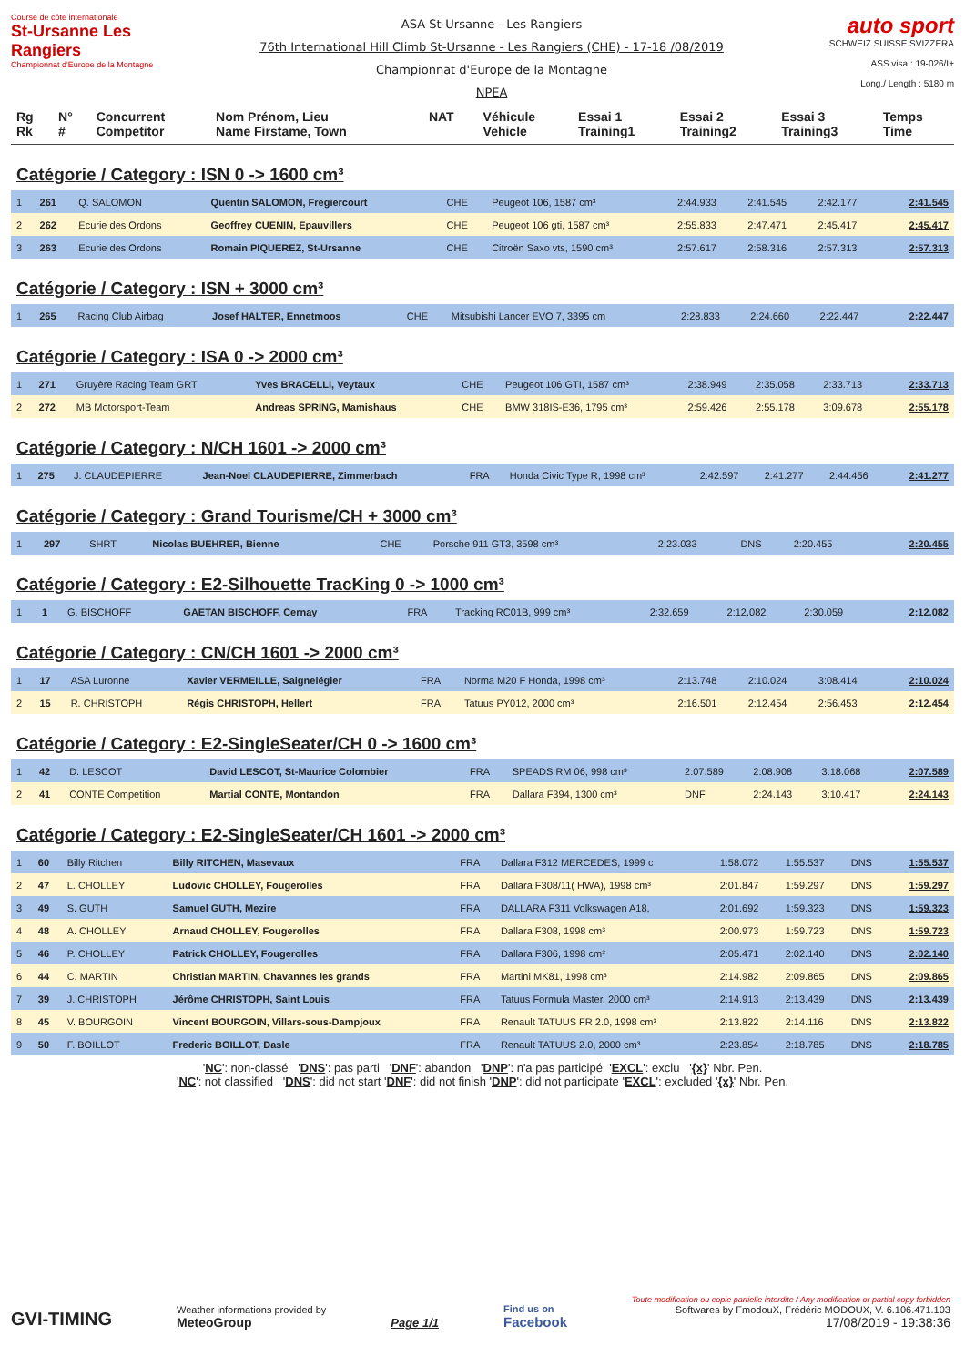Course de côte internationale
St-Ursanne Les Rangiers
Championnat d'Europe de la Montagne
ASA St-Ursanne - Les Rangiers
76th International Hill Climb St-Ursanne - Les Rangiers (CHE) - 17-18 /08/2019
Championnat d'Europe de la Montagne
NPEA
auto sport
SCHWEIZ SUISSE SVIZZERA
ASS visa : 19-026/I+
Long./ Length : 5180 m
| Rg Rk | N° # | Concurrent Competitor | Nom Prénom, Lieu Name Firstame, Town | NAT | Véhicule Vehicle | Essai 1 Training1 | Essai 2 Training2 | Essai 3 Training3 | Temps Time |
| --- | --- | --- | --- | --- | --- | --- | --- | --- | --- |
Catégorie / Category : ISN 0 -> 1600 cm³
| 1 | 261 | Q. SALOMON | Quentin SALOMON, Fregiercourt | CHE | Peugeot 106, 1587 cm³ | 2:44.933 | 2:41.545 | 2:42.177 | 2:41.545 |
| 2 | 262 | Ecurie des Ordons | Geoffrey CUENIN, Epauvillers | CHE | Peugeot 106 gti, 1587 cm³ | 2:55.833 | 2:47.471 | 2:45.417 | 2:45.417 |
| 3 | 263 | Ecurie des Ordons | Romain PIQUEREZ, St-Ursanne | CHE | Citroën Saxo vts, 1590 cm³ | 2:57.617 | 2:58.316 | 2:57.313 | 2:57.313 |
Catégorie / Category : ISN + 3000 cm³
| 1 | 265 | Racing Club Airbag | Josef HALTER, Ennetmoos | CHE | Mitsubishi Lancer EVO 7, 3395 cm | 2:28.833 | 2:24.660 | 2:22.447 | 2:22.447 |
Catégorie / Category : ISA 0 -> 2000 cm³
| 1 | 271 | Gruyère Racing Team GRT | Yves BRACELLI, Veytaux | CHE | Peugeot 106 GTI, 1587 cm³ | 2:38.949 | 2:35.058 | 2:33.713 | 2:33.713 |
| 2 | 272 | MB Motorsport-Team | Andreas SPRING, Mamishaus | CHE | BMW 318IS-E36, 1795 cm³ | 2:59.426 | 2:55.178 | 3:09.678 | 2:55.178 |
Catégorie / Category : N/CH 1601 -> 2000 cm³
| 1 | 275 | J. CLAUDEPIERRE | Jean-Noel CLAUDEPIERRE, Zimmerbach | FRA | Honda Civic Type R, 1998 cm³ | 2:42.597 | 2:41.277 | 2:44.456 | 2:41.277 |
Catégorie / Category : Grand Tourisme/CH + 3000 cm³
| 1 | 297 | SHRT | Nicolas BUEHRER, Bienne | CHE | Porsche 911 GT3, 3598 cm³ | 2:23.033 | DNS | 2:20.455 | 2:20.455 |
Catégorie / Category : E2-Silhouette TracKing 0 -> 1000 cm³
| 1 | 1 | G. BISCHOFF | GAETAN BISCHOFF, Cernay | FRA | Tracking RC01B, 999 cm³ | 2:32.659 | 2:12.082 | 2:30.059 | 2:12.082 |
Catégorie / Category : CN/CH 1601 -> 2000 cm³
| 1 | 17 | ASA Luronne | Xavier VERMEILLE, Saignelégier | FRA | Norma M20 F Honda, 1998 cm³ | 2:13.748 | 2:10.024 | 3:08.414 | 2:10.024 |
| 2 | 15 | R. CHRISTOPH | Régis CHRISTOPH, Hellert | FRA | Tatuus PY012, 2000 cm³ | 2:16.501 | 2:12.454 | 2:56.453 | 2:12.454 |
Catégorie / Category : E2-SingleSeater/CH 0 -> 1600 cm³
| 1 | 42 | D. LESCOT | David LESCOT, St-Maurice Colombier | FRA | SPEADS RM 06, 998 cm³ | 2:07.589 | 2:08.908 | 3:18.068 | 2:07.589 |
| 2 | 41 | CONTE Competition | Martial CONTE, Montandon | FRA | Dallara F394, 1300 cm³ | DNF | 2:24.143 | 3:10.417 | 2:24.143 |
Catégorie / Category : E2-SingleSeater/CH 1601 -> 2000 cm³
| 1 | 60 | Billy Ritchen | Billy RITCHEN, Masevaux | FRA | Dallara F312 MERCEDES, 1999 c | 1:58.072 | 1:55.537 | DNS | 1:55.537 |
| 2 | 47 | L. CHOLLEY | Ludovic CHOLLEY, Fougerolles | FRA | Dallara F308/11( HWA), 1998 cm³ | 2:01.847 | 1:59.297 | DNS | 1:59.297 |
| 3 | 49 | S. GUTH | Samuel GUTH, Mezire | FRA | DALLARA F311 Volkswagen A18, | 2:01.692 | 1:59.323 | DNS | 1:59.323 |
| 4 | 48 | A. CHOLLEY | Arnaud CHOLLEY, Fougerolles | FRA | Dallara F308, 1998 cm³ | 2:00.973 | 1:59.723 | DNS | 1:59.723 |
| 5 | 46 | P. CHOLLEY | Patrick CHOLLEY, Fougerolles | FRA | Dallara F306, 1998 cm³ | 2:05.471 | 2:02.140 | DNS | 2:02.140 |
| 6 | 44 | C. MARTIN | Christian MARTIN, Chavannes les grands | FRA | Martini MK81, 1998 cm³ | 2:14.982 | 2:09.865 | DNS | 2:09.865 |
| 7 | 39 | J. CHRISTOPH | Jérôme CHRISTOPH, Saint Louis | FRA | Tatuus Formula Master, 2000 cm³ | 2:14.913 | 2:13.439 | DNS | 2:13.439 |
| 8 | 45 | V. BOURGOIN | Vincent BOURGOIN, Villars-sous-Dampjoux | FRA | Renault TATUUS FR 2.0, 1998 cm³ | 2:13.822 | 2:14.116 | DNS | 2:13.822 |
| 9 | 50 | F. BOILLOT | Frederic BOILLOT, Dasle | FRA | Renault TATUUS 2.0, 2000 cm³ | 2:23.854 | 2:18.785 | DNS | 2:18.785 |
'NC': non-classé 'DNS': pas parti 'DNF': abandon 'DNP': n'a pas participé 'EXCL': exclu '{x}' Nbr. Pen.
'NC': not classified 'DNS': did not start 'DNF': did not finish 'DNP': did not participate 'EXCL': excluded '{x}' Nbr. Pen.
GVI-TIMING
Weather informations provided by
MeteoGroup
Page 1/1
Find us on
Facebook
Toute modification ou copie partielle interdite / Any modification or partial copy forbidden
Softwares by FmodouX, Frédéric MODOUX, V. 6.106.471.103
17/08/2019 - 19:38:36